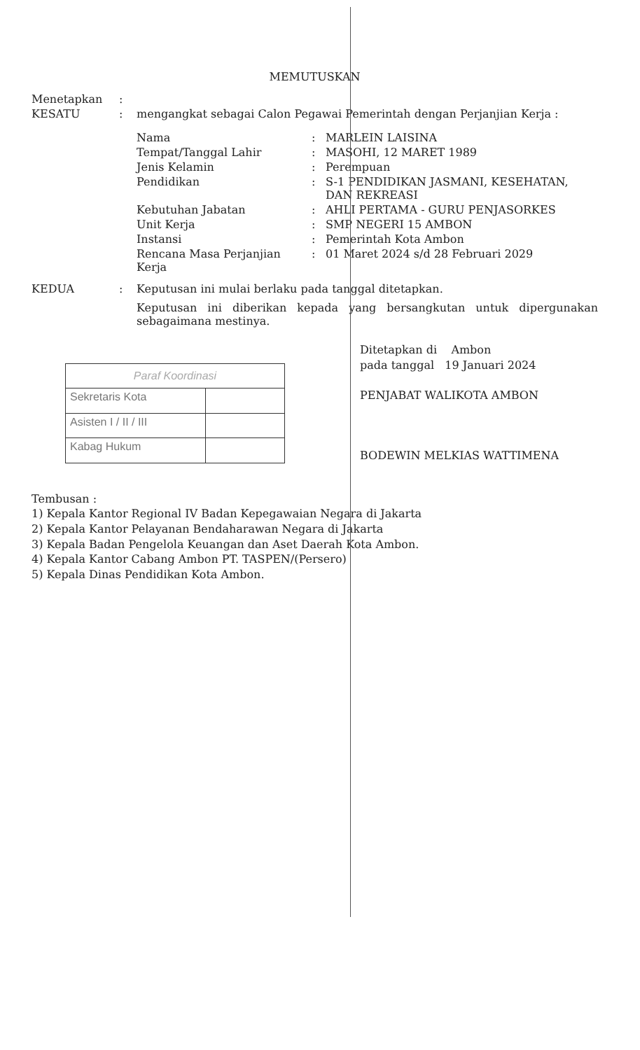MEMUTUSKAN
| Menetapkan | : | |
| KESATU | : | mengangkat sebagai Calon Pegawai Pemerintah dengan Perjanjian Kerja : / Nama / : / MARLEIN LAISINA / / Tempat/Tanggal Lahir / : / MASOHI, 12 MARET 1989 / / Jenis Kelamin / : / Perempuan / / Pendidikan / : / S-1 PENDIDIKAN JASMANI, KESEHATAN, DAN REKREASI / / Kebutuhan Jabatan / : / AHLI PERTAMA - GURU PENJASORKES / / Unit Kerja / : / SMP NEGERI 15 AMBON / / Instansi / : / Pemerintah Kota Ambon / / Rencana Masa Perjanjian Kerja / : / 01 Maret 2024 s/d 28 Februari 2029 / |
| KEDUA | : | Keputusan ini mulai berlaku pada tanggal ditetapkan. Keputusan ini diberikan kepada yang bersangkutan untuk dipergunakan sebagaimana mestinya. |
| Paraf Koordinasi | |
| --- | --- |
| Sekretaris Kota | |
| Asisten I / II / III | |
| Kabag Hukum | |
Ditetapkan di Ambon
pada tanggal 19 Januari 2024
PENJABAT WALIKOTA AMBON
BODEWIN MELKIAS WATTIMENA
Tembusan :
1) Kepala Kantor Regional IV Badan Kepegawaian Negara di Jakarta
2) Kepala Kantor Pelayanan Bendaharawan Negara di Jakarta
3) Kepala Badan Pengelola Keuangan dan Aset Daerah Kota Ambon.
4) Kepala Kantor Cabang Ambon PT. TASPEN/(Persero)
5) Kepala Dinas Pendidikan Kota Ambon.